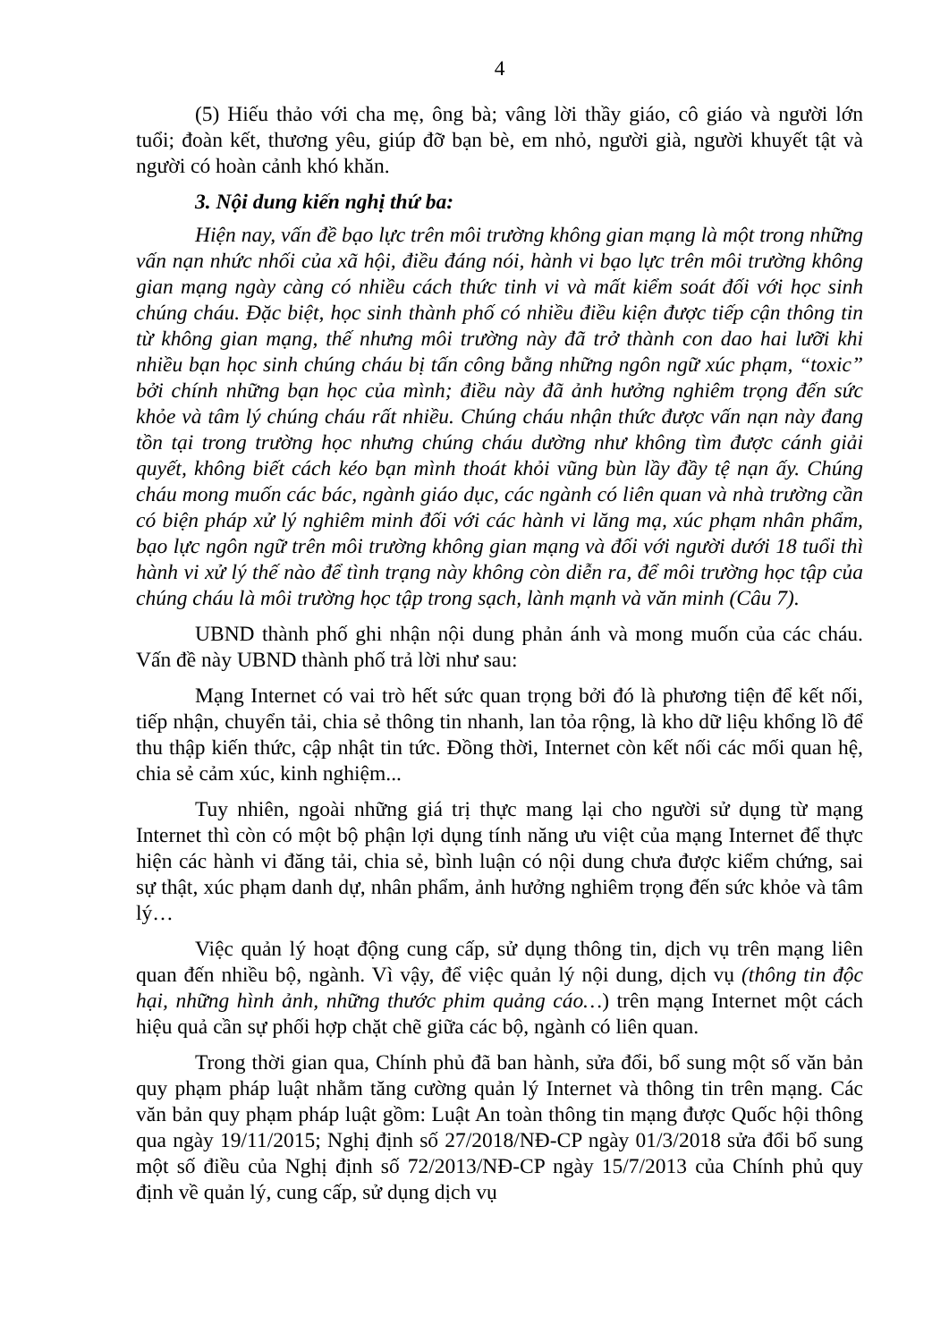4
(5) Hiếu thảo với cha mẹ, ông bà; vâng lời thầy giáo, cô giáo và người lớn tuổi; đoàn kết, thương yêu, giúp đỡ bạn bè, em nhỏ, người già, người khuyết tật và người có hoàn cảnh khó khăn.
3. Nội dung kiến nghị thứ ba:
Hiện nay, vấn đề bạo lực trên môi trường không gian mạng là một trong những vấn nạn nhức nhối của xã hội, điều đáng nói, hành vi bạo lực trên môi trường không gian mạng ngày càng có nhiều cách thức tinh vi và mất kiểm soát đối với học sinh chúng cháu. Đặc biệt, học sinh thành phố có nhiều điều kiện được tiếp cận thông tin từ không gian mạng, thế nhưng môi trường này đã trở thành con dao hai lưỡi khi nhiều bạn học sinh chúng cháu bị tấn công bằng những ngôn ngữ xúc phạm, “toxic” bởi chính những bạn học của mình; điều này đã ảnh hưởng nghiêm trọng đến sức khỏe và tâm lý chúng cháu rất nhiều. Chúng cháu nhận thức được vấn nạn này đang tồn tại trong trường học nhưng chúng cháu dường như không tìm được cánh giải quyết, không biết cách kéo bạn mình thoát khỏi vũng bùn lầy đầy tệ nạn ấy. Chúng cháu mong muốn các bác, ngành giáo dục, các ngành có liên quan và nhà trường cần có biện pháp xử lý nghiêm minh đối với các hành vi lăng mạ, xúc phạm nhân phẩm, bạo lực ngôn ngữ trên môi trường không gian mạng và đối với người dưới 18 tuổi thì hành vi xử lý thế nào để tình trạng này không còn diễn ra, để môi trường học tập của chúng cháu là môi trường học tập trong sạch, lành mạnh và văn minh (Câu 7).
UBND thành phố ghi nhận nội dung phản ánh và mong muốn của các cháu. Vấn đề này UBND thành phố trả lời như sau:
Mạng Internet có vai trò hết sức quan trọng bởi đó là phương tiện để kết nối, tiếp nhận, chuyển tải, chia sẻ thông tin nhanh, lan tỏa rộng, là kho dữ liệu khổng lồ để thu thập kiến thức, cập nhật tin tức. Đồng thời, Internet còn kết nối các mối quan hệ, chia sẻ cảm xúc, kinh nghiệm...
Tuy nhiên, ngoài những giá trị thực mang lại cho người sử dụng từ mạng Internet thì còn có một bộ phận lợi dụng tính năng ưu việt của mạng Internet để thực hiện các hành vi đăng tải, chia sẻ, bình luận có nội dung chưa được kiểm chứng, sai sự thật, xúc phạm danh dự, nhân phẩm, ảnh hưởng nghiêm trọng đến sức khỏe và tâm lý…
Việc quản lý hoạt động cung cấp, sử dụng thông tin, dịch vụ trên mạng liên quan đến nhiều bộ, ngành. Vì vậy, để việc quản lý nội dung, dịch vụ (thông tin độc hại, những hình ảnh, những thước phim quảng cáo…) trên mạng Internet một cách hiệu quả cần sự phối hợp chặt chẽ giữa các bộ, ngành có liên quan.
Trong thời gian qua, Chính phủ đã ban hành, sửa đổi, bổ sung một số văn bản quy phạm pháp luật nhằm tăng cường quản lý Internet và thông tin trên mạng. Các văn bản quy phạm pháp luật gồm: Luật An toàn thông tin mạng được Quốc hội thông qua ngày 19/11/2015; Nghị định số 27/2018/NĐ-CP ngày 01/3/2018 sửa đổi bổ sung một số điều của Nghị định số 72/2013/NĐ-CP ngày 15/7/2013 của Chính phủ quy định về quản lý, cung cấp, sử dụng dịch vụ